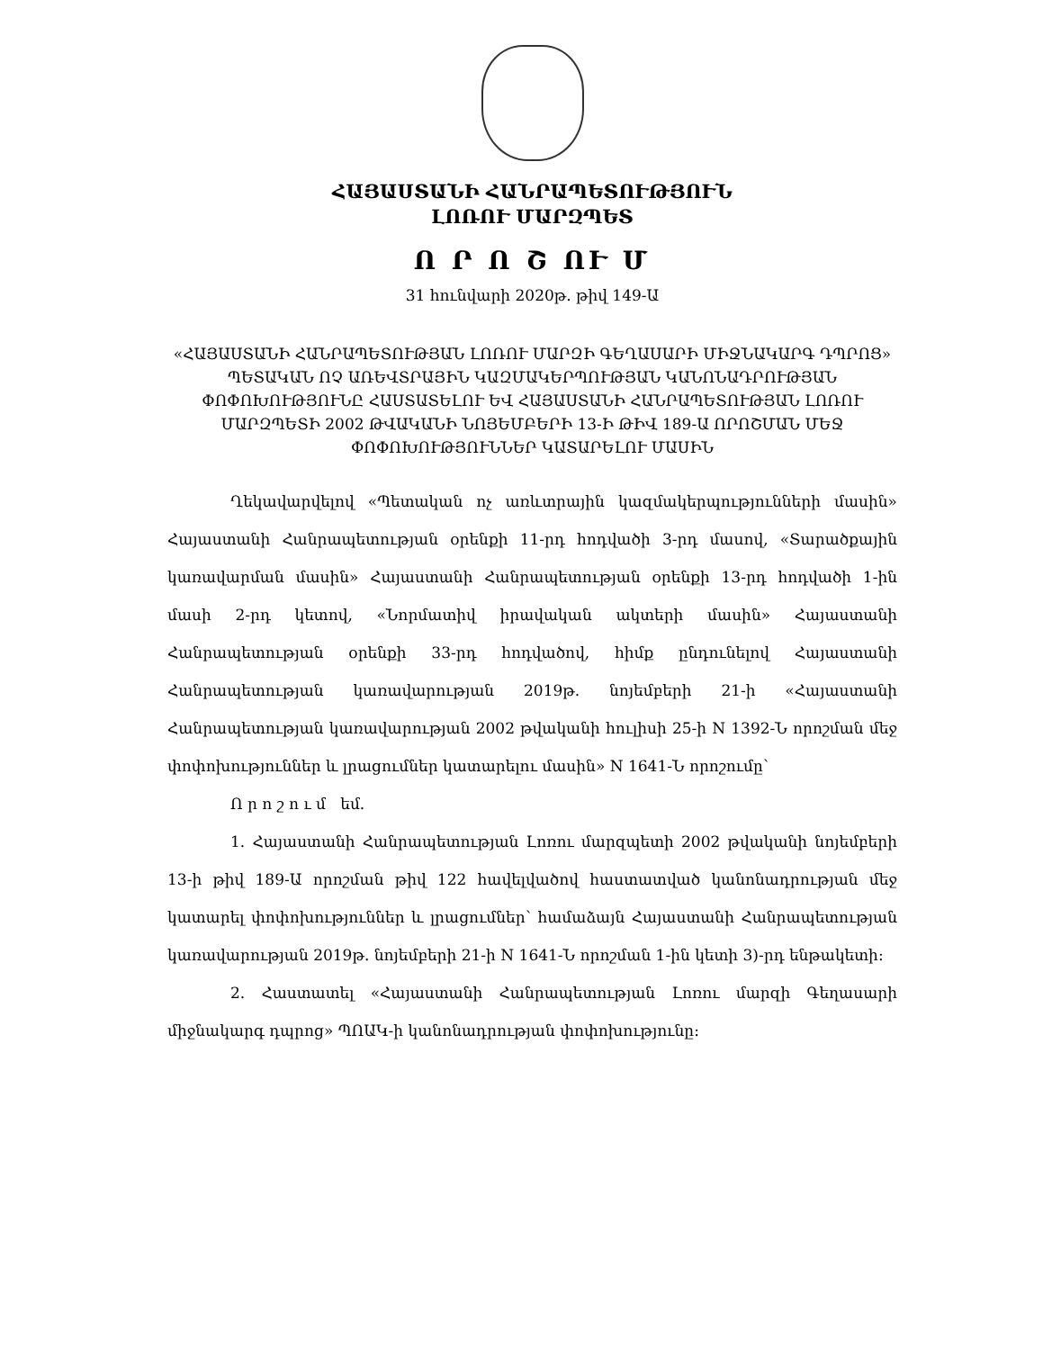ՀԱՅԱՍՏԱՆԻ ՀԱՆՐԱՊԵՏՈՒԹՅՈՒՆ
ԼՈՌՈՒ ՄԱՐԶՊԵՏ
Ո Ր Ո Շ ՈՒ Մ
31 հունվարի 2020թ. թիվ 149-Ա
«ՀԱՅԱՍՏԱՆԻ ՀԱՆՐԱՊԵՏՈՒԹՅԱՆ ԼՈՌՈՒ ՄԱՐԶԻ ԳԵՂԱՍԱՐԻ ՄԻՋՆԱԿԱՐԳ ԴՊՐՈՑ» ՊԵՏԱԿԱՆ ՈՉ ԱՌԵՎՏՐԱՅԻՆ ԿԱԶՄԱԿԵՐՊՈՒԹՅԱՆ ԿԱՆՈՆԱԴՐՈՒԹՅԱՆ ՓՈՓՈԽՈՒԹՅՈՒՆԸ ՀԱՍՏԱՏԵԼՈՒ ԵՎ ՀԱՅԱՍՏԱՆԻ ՀԱՆՐԱՊԵՏՈՒԹՅԱՆ ԼՈՌՈՒ ՄԱՐԶՊԵՏԻ 2002 ԹՎԱԿԱՆԻ ՆՈՅԵՄԲԵՐԻ 13-Ի ԹԻՎ 189-Ա ՈՐՈՇՄԱՆ ՄԵՋ ՓՈՓՈԽՈՒԹՅՈՒՆՆԵՐ ԿԱՏԱՐԵԼՈՒ ՄԱՍԻՆ
Ղեկավարվելով «Պետական ոչ առևտրային կազմակերպությունների մասին» Հայաստանի Հանրապետության օրենքի 11-րդ հոդվածի 3-րդ մասով, «Տարածքային կառավարման մասին» Հայաստանի Հանրապետության օրենքի 13-րդ հոդվածի 1-ին մասի 2-րդ կետով, «Նորմատիվ իրավական ակտերի մասին» Հայաստանի Հանրապետության օրենքի 33-րդ հոդվածով, հիմք ընդունելով Հայաստանի Հանրապետության կառավարության 2019թ. նոյեմբերի 21-ի «Հայաստանի Հանրապետության կառավարության 2002 թվականի հուլիսի 25-ի N 1392-Ն որոշման մեջ փոփոխություններ և լրացումներ կատարելու մասին» N 1641-Ն որոշումը՝
Ո ր ո շ ո ւ մ եմ.
1. Հայաստանի Հանրապետության Լոռու մարզպետի 2002 թվականի նոյեմբերի 13-ի թիվ 189-Ա որոշման թիվ 122 հավելվածով հաստատված կանոնադրության մեջ կատարել փոփոխություններ և լրացումներ՝ համաձայն Հայաստանի Հանրապետության կառավարության 2019թ. նոյեմբերի 21-ի N 1641-Ն որոշման 1-ին կետի 3)-րդ ենթակետի:
2. Հաստատել «Հայաստանի Հանրապետության Լոռու մարզի Գեղասարի միջնակարգ դպրոց» ՊՈԱԿ-ի կանոնադրության փոփոխությունը: